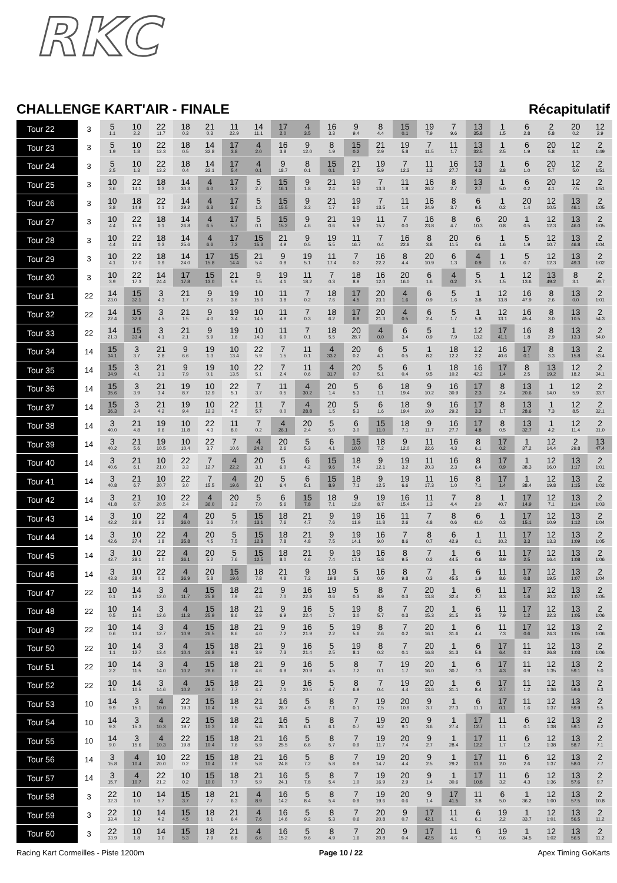RKC
CHALLENGE KART'AIR - FINALE Récapitulatif
| Tour 22 | 3 | 5 1.1 | 10 2.2 | 22 11.7 | 18 0.3 | 21 0.3 | 11 22.9 | 14 11.1 | 17 2.0 | 4 3.5 | 16 3.3 | 9 9.4 | 8 4.4 | 15 0.1 | 19 7.9 | 7 9.6 | 13 35.8 | 1 1.5 | 6 2.8 | 2 5.8 | 20 0.2 | 12 2.9 |
| Tour 23 | 3 | 5 1.9 | 10 1.8 | 22 12.3 | 18 0.5 | 14 32.8 | 17 3.8 | 4 2.0 | 16 3.8 | 9 12.0 | 8 1.9 | 15 0.2 | 21 2.9 | 19 5.8 | 7 11.5 | 11 1.7 | 13 32.5 | 1 2.5 | 6 1.9 | 20 5.8 | 12 4.1 | 2 1:49 |
| Tour 24 | 3 | 5 2.5 | 10 1.3 | 22 13.2 | 18 0.4 | 14 32.1 | 17 5.4 | 4 0.1 | 9 18.7 | 8 0.1 | 15 0.1 | 21 3.7 | 19 5.9 | 7 12.3 | 11 1.3 | 16 27.7 | 13 4.3 | 1 3.8 | 6 1.0 | 20 5.7 | 12 5.0 | 2 1:51 |
| Tour 25 | 3 | 10 3.6 | 22 14.1 | 18 0.3 | 14 30.3 | 4 6.0 | 17 1.2 | 5 2.7 | 15 16.1 | 9 1.8 | 21 2.4 | 19 5.0 | 7 13.3 | 11 1.8 | 16 26.2 | 8 2.7 | 13 2.7 | 1 5.0 | 6 0.2 | 20 4.1 | 12 7.5 | 2 1:51 |
| Tour 26 | 3 | 10 3.8 | 18 14.9 | 22 0.1 | 14 29.2 | 4 6.3 | 17 3.6 | 5 1.2 | 15 15.5 | 9 3.2 | 21 1.7 | 19 6.0 | 7 13.5 | 11 1.4 | 16 24.9 | 8 3.7 | 6 9.5 | 1 0.2 | 20 1.4 | 12 10.5 | 13 46.1 | 2 1:05 |
| Tour 27 | 3 | 10 4.4 | 22 15.9 | 18 0.1 | 14 26.8 | 4 6.5 | 17 5.7 | 5 0.1 | 15 15.2 | 9 4.6 | 21 0.6 | 19 5.9 | 11 15.7 | 7 0.0 | 16 23.8 | 8 4.7 | 6 10.3 | 20 0.8 | 1 0.5 | 12 12.3 | 13 46.0 | 2 1:05 |
| Tour 28 | 3 | 10 4.4 | 22 16.6 | 18 0.3 | 14 25.6 | 4 6.6 | 17 7.2 | 15 15.3 | 21 4.9 | 9 0.5 | 19 5.5 | 11 16.7 | 7 0.4 | 16 22.8 | 8 3.8 | 20 11.5 | 6 0.6 | 1 1.6 | 5 1.9 | 12 10.7 | 13 46.8 | 2 1:04 |
| Tour 29 | 3 | 10 4.1 | 22 17.0 | 18 0.9 | 14 24.0 | 17 15.8 | 15 14.4 | 21 5.4 | 9 0.8 | 19 5.1 | 11 17.4 | 7 0.2 | 16 22.2 | 8 4.4 | 20 10.9 | 6 1.3 | 4 0.9 | 1 1.6 | 5 0.7 | 12 12.3 | 13 49.3 | 2 1:02 |
| Tour 30 | 3 | 10 3.9 | 22 17.3 | 14 24.4 | 17 17.8 | 15 13.0 | 21 5.9 | 9 1.5 | 19 4.1 | 11 18.2 | 7 0.3 | 18 8.9 | 16 12.0 | 20 16.0 | 6 1.6 | 4 0.2 | 5 2.5 | 1 1.5 | 12 13.6 | 13 49.2 | 8 3.1 | 2 59.7 |
| Tour 31 | 22 | 14 23.0 | 15 32.1 | 3 4.3 | 21 1.7 | 9 2.6 | 19 3.6 | 10 15.0 | 11 3.8 | 7 0.2 | 18 7.6 | 17 4.5 | 20 23.1 | 4 1.6 | 6 0.9 | 5 1.6 | 1 3.8 | 12 13.8 | 16 47.9 | 8 2.6 | 13 0.0 | 2 1:01 |
| Tour 32 | 22 | 14 22.4 | 15 32.6 | 3 4.5 | 21 1.5 | 9 4.0 | 19 3.4 | 10 14.5 | 11 4.9 | 7 0.3 | 18 6.2 | 17 6.9 | 20 21.3 | 4 0.5 | 6 2.4 | 5 1.7 | 1 5.8 | 12 13.1 | 16 45.4 | 8 3.0 | 13 10.5 | 2 54.3 |
| Tour 33 | 22 | 14 21.3 | 15 33.4 | 3 4.1 | 21 2.1 | 9 5.9 | 19 1.6 | 10 14.3 | 11 6.0 | 7 0.1 | 18 5.5 | 20 28.7 | 4 0.0 | 6 3.4 | 5 0.9 | 1 7.9 | 12 13.2 | 17 41.1 | 16 1.8 | 8 2.9 | 13 13.3 | 2 54.0 |
| Tour 34 | 14 | 15 34.1 | 3 3.7 | 21 2.8 | 9 6.6 | 19 1.3 | 10 13.4 | 22 5.9 | 7 1.5 | 11 0.1 | 4 33.2 | 20 0.2 | 6 4.1 | 5 0.5 | 1 8.2 | 18 12.2 | 12 2.2 | 16 40.6 | 17 0.1 | 8 3.3 | 13 15.8 | 2 53.4 |
| Tour 35 | 14 | 15 34.9 | 3 4.1 | 21 3.1 | 9 7.9 | 19 0.1 | 10 13.5 | 22 5.1 | 7 2.4 | 11 0.6 | 4 31.7 | 20 0.7 | 5 5.1 | 6 0.4 | 1 9.5 | 18 10.2 | 16 42.2 | 17 1.4 | 8 2.5 | 13 19.2 | 12 18.2 | 2 34.1 |
| Tour 36 | 14 | 15 35.6 | 3 3.9 | 21 3.4 | 19 8.7 | 10 12.9 | 22 5.1 | 7 3.7 | 11 0.5 | 4 30.2 | 20 1.4 | 5 5.3 | 6 1.1 | 18 19.4 | 9 10.2 | 16 30.9 | 17 2.3 | 8 2.4 | 13 20.6 | 1 14.0 | 12 5.9 | 2 33.7 |
| Tour 37 | 14 | 15 36.3 | 3 3.4 | 21 4.2 | 19 9.4 | 10 12.3 | 22 4.5 | 11 5.7 | 7 0.0 | 4 28.8 | 20 1.5 | 5 5.3 | 6 1.6 | 18 19.4 | 9 10.9 | 16 29.2 | 17 3.3 | 8 1.7 | 13 28.6 | 1 7.3 | 12 8.5 | 2 32.1 |
| Tour 38 | 14 | 3 40.0 | 21 4.8 | 19 9.6 | 10 11.8 | 22 4.3 | 11 8.0 | 7 0.2 | 4 26.1 | 20 2.4 | 5 5.0 | 6 3.0 | 15 11.0 | 18 7.1 | 9 11.7 | 16 27.7 | 17 4.8 | 8 0.5 | 13 32.7 | 1 4.2 | 12 11.4 | 2 31.0 |
| Tour 39 | 14 | 3 40.2 | 21 5.6 | 19 10.5 | 10 10.4 | 22 3.7 | 7 10.6 | 4 24.2 | 20 2.6 | 5 5.3 | 6 4.1 | 15 10.0 | 18 7.2 | 9 12.0 | 11 22.6 | 16 4.3 | 8 6.1 | 17 0.2 | 1 37.2 | 12 14.4 | 2 29.8 | 13 47.4 |
| Tour 40 | 14 | 3 40.6 | 21 6.1 | 10 21.0 | 22 3.3 | 7 12.7 | 4 22.2 | 20 3.1 | 5 6.0 | 6 4.2 | 15 9.6 | 18 7.4 | 9 12.1 | 19 3.2 | 11 20.3 | 16 2.3 | 8 6.4 | 17 0.9 | 1 38.3 | 12 16.0 | 13 1:17 | 2 1:01 |
| Tour 41 | 14 | 3 40.8 | 21 6.7 | 10 20.7 | 22 3.0 | 7 15.5 | 4 19.6 | 20 3.1 | 5 6.4 | 6 5.1 | 15 8.9 | 18 7.1 | 9 12.5 | 19 6.6 | 11 17.3 | 16 1.0 | 8 7.1 | 17 1.4 | 1 38.4 | 12 19.8 | 13 1:15 | 2 1:02 |
| Tour 42 | 14 | 3 41.8 | 21 6.7 | 10 20.5 | 22 2.4 | 4 36.0 | 20 3.2 | 5 7.0 | 6 5.6 | 15 7.8 | 18 7.1 | 9 12.8 | 19 8.7 | 16 15.4 | 11 1.3 | 7 4.4 | 8 2.0 | 1 40.7 | 17 14.9 | 12 7.1 | 13 1:14 | 2 1:03 |
| Tour 43 | 14 | 3 42.2 | 10 26.9 | 22 2.3 | 4 36.0 | 20 3.6 | 5 7.4 | 15 13.1 | 18 7.6 | 21 4.7 | 9 7.6 | 19 11.9 | 16 11.8 | 11 2.6 | 7 4.8 | 8 0.6 | 6 41.0 | 1 0.3 | 17 15.1 | 12 10.9 | 13 1:12 | 2 1:04 |
| Tour 44 | 14 | 3 42.6 | 10 27.4 | 22 1.8 | 4 35.8 | 20 4.5 | 5 7.5 | 15 12.8 | 18 7.8 | 21 4.8 | 9 7.5 | 19 14.1 | 16 9.0 | 7 8.6 | 8 0.7 | 6 42.9 | 1 0.1 | 11 10.2 | 17 3.3 | 12 13.3 | 13 1:09 | 2 1:05 |
| Tour 45 | 14 | 3 42.7 | 10 28.1 | 22 1.0 | 4 36.1 | 20 5.2 | 5 7.6 | 15 12.5 | 18 8.0 | 21 4.6 | 9 7.4 | 19 17.1 | 16 5.8 | 8 9.5 | 7 0.2 | 1 44.5 | 6 0.6 | 11 8.9 | 17 2.5 | 12 16.4 | 13 1:08 | 2 1:06 |
| Tour 46 | 14 | 3 43.3 | 10 28.4 | 22 0.1 | 4 36.9 | 20 5.8 | 15 19.6 | 18 7.8 | 21 4.8 | 9 7.2 | 19 19.8 | 5 1.8 | 16 0.9 | 8 9.8 | 7 0.3 | 1 45.5 | 6 1.9 | 11 8.6 | 17 0.8 | 12 19.5 | 13 1:07 | 2 1:04 |
| Tour 47 | 22 | 10 0.1 | 14 13.2 | 3 12.0 | 4 11.7 | 15 25.8 | 18 7.9 | 21 4.6 | 9 7.0 | 16 22.8 | 19 0.6 | 5 0.3 | 8 8.9 | 7 0.3 | 20 13.8 | 1 32.4 | 6 2.7 | 11 8.3 | 17 1.6 | 12 20.2 | 13 1:07 | 2 1:05 |
| Tour 48 | 22 | 10 0.5 | 14 13.1 | 3 12.6 | 4 11.3 | 15 25.9 | 18 8.6 | 21 3.9 | 9 6.9 | 16 22.4 | 5 1.7 | 19 3.0 | 8 5.7 | 7 0.3 | 20 15.3 | 1 31.5 | 6 3.5 | 11 7.9 | 17 1.2 | 12 22.3 | 13 1:05 | 2 1:06 |
| Tour 49 | 22 | 10 0.6 | 14 13.4 | 3 12.7 | 4 10.9 | 15 26.5 | 18 8.6 | 21 4.0 | 9 7.2 | 16 21.9 | 5 2.2 | 19 5.6 | 8 2.6 | 7 0.2 | 20 16.1 | 1 31.6 | 6 4.4 | 11 7.3 | 17 0.6 | 12 24.3 | 13 1:05 | 2 1:06 |
| Tour 50 | 22 | 10 1.1 | 14 12.7 | 3 13.4 | 4 10.4 | 15 26.8 | 18 9.1 | 21 3.9 | 9 7.3 | 16 21.4 | 5 2.5 | 19 8.1 | 8 0.2 | 7 0.1 | 20 16.8 | 1 31.3 | 6 5.8 | 17 6.4 | 11 0.3 | 12 26.8 | 13 1:03 | 2 1:06 |
| Tour 51 | 22 | 10 2.2 | 14 11.5 | 3 14.0 | 4 10.2 | 15 28.6 | 18 7.6 | 21 4.6 | 9 6.9 | 16 20.9 | 5 4.5 | 8 7.2 | 7 0.1 | 19 1.7 | 20 16.0 | 1 30.7 | 6 7.3 | 17 4.3 | 11 0.9 | 12 1:35 | 13 59.1 | 2 5.0 |
| Tour 52 | 22 | 10 1.5 | 14 10.5 | 3 14.6 | 4 10.2 | 15 29.0 | 18 7.7 | 21 4.7 | 9 7.1 | 16 20.5 | 5 4.7 | 8 6.9 | 7 0.4 | 19 4.4 | 20 13.6 | 1 31.1 | 6 8.4 | 17 2.7 | 11 1.2 | 12 1:36 | 13 59.6 | 2 5.3 |
| Tour 53 | 10 | 14 9.9 | 3 15.1 | 4 10.0 | 22 19.3 | 15 10.4 | 18 7.5 | 21 5.4 | 16 26.7 | 5 4.9 | 8 7.1 | 7 0.1 | 19 7.5 | 20 10.9 | 9 3.7 | 1 27.3 | 6 11.1 | 17 0.1 | 11 1.6 | 12 1:37 | 13 59.9 | 2 5.5 |
| Tour 54 | 10 | 14 9.3 | 3 15.3 | 4 10.3 | 22 19.7 | 15 10.3 | 18 7.6 | 21 5.6 | 16 26.1 | 5 6.1 | 8 6.1 | 7 0.7 | 19 9.2 | 20 9.1 | 9 3.6 | 1 27.4 | 17 12.7 | 11 1.1 | 6 0.1 | 12 1:38 | 13 59.1 | 2 6.2 |
| Tour 55 | 10 | 14 9.0 | 3 15.6 | 4 10.3 | 22 19.8 | 15 10.4 | 18 7.6 | 21 5.9 | 16 25.5 | 5 6.6 | 8 5.7 | 7 0.9 | 19 11.7 | 20 7.4 | 9 2.7 | 1 28.4 | 17 12.2 | 11 1.7 | 6 1.2 | 12 1:38 | 13 58.7 | 2 7.1 |
| Tour 56 | 14 | 3 15.8 | 4 10.4 | 10 20.0 | 22 0.2 | 15 10.4 | 18 7.9 | 21 5.8 | 16 24.8 | 5 7.2 | 8 5.8 | 7 0.9 | 19 14.7 | 20 4.4 | 9 2.5 | 1 29.2 | 17 11.8 | 11 2.0 | 6 2.6 | 12 1:37 | 13 58.0 | 2 7.7 |
| Tour 57 | 14 | 3 15.7 | 4 10.7 | 22 21.2 | 10 0.2 | 15 10.0 | 18 7.7 | 21 5.9 | 16 24.1 | 5 7.8 | 8 5.4 | 7 1.0 | 19 16.9 | 20 2.9 | 9 1.4 | 1 30.6 | 17 10.8 | 11 3.2 | 6 4.3 | 12 1:36 | 13 57.6 | 2 9.7 |
| Tour 58 | 3 | 22 32.3 | 10 1.0 | 14 5.7 | 15 3.7 | 18 7.7 | 21 6.3 | 4 8.9 | 16 14.2 | 5 8.4 | 8 5.4 | 7 0.9 | 19 19.6 | 20 0.6 | 9 1.4 | 17 41.5 | 11 3.8 | 6 5.0 | 1 36.2 | 12 1:00 | 13 57.5 | 2 10.8 |
| Tour 59 | 3 | 22 33.4 | 10 1.2 | 14 4.2 | 15 4.5 | 18 8.1 | 21 6.4 | 4 7.6 | 16 14.6 | 5 9.2 | 8 5.3 | 7 0.6 | 20 20.8 | 9 0.7 | 17 42.1 | 11 4.1 | 6 6.1 | 19 2.2 | 1 33.7 | 12 1:01 | 13 56.5 | 2 11.2 |
| Tour 60 | 3 | 22 33.9 | 10 1.8 | 14 3.0 | 15 5.3 | 18 7.9 | 21 6.8 | 4 6.6 | 16 15.2 | 5 9.6 | 8 4.9 | 7 1.6 | 20 20.8 | 9 0.4 | 17 42.5 | 11 4.6 | 6 7.1 | 19 0.6 | 1 34.5 | 12 1:02 | 13 56.5 | 2 11.2 |
Racing Kart Cormeilles - Piste 1200m Page 10 / 22 Apex Timing GoKarts